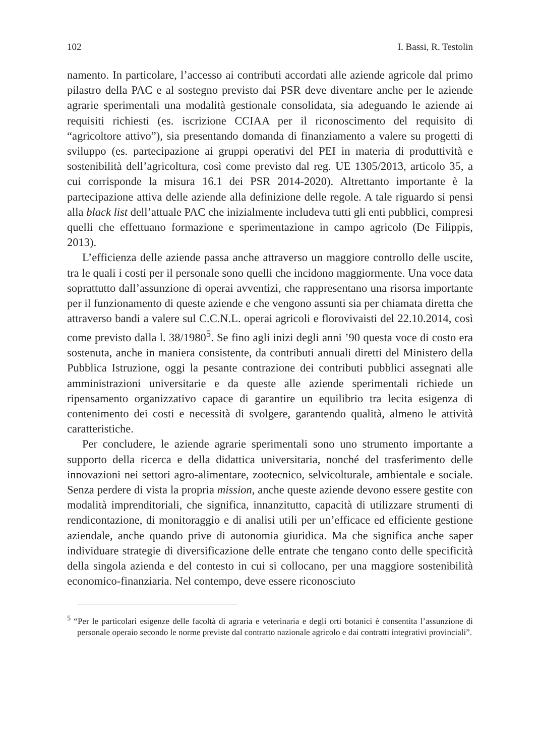102 I. Bassi, R. Testolin
namento. In particolare, l’accesso ai contributi accordati alle aziende agricole dal primo pilastro della PAC e al sostegno previsto dai PSR deve diventare anche per le aziende agrarie sperimentali una modalità gestionale consolidata, sia adeguando le aziende ai requisiti richiesti (es. iscrizione CCIAA per il riconoscimento del requisito di “agricoltore attivo”), sia presentando domanda di finanziamento a valere su progetti di sviluppo (es. partecipazione ai gruppi operativi del PEI in materia di produttività e sostenibilità dell’agricoltura, così come previsto dal reg. UE 1305/2013, articolo 35, a cui corrisponde la misura 16.1 dei PSR 2014-2020). Altrettanto importante è la partecipazione attiva delle aziende alla definizione delle regole. A tale riguardo si pensi alla black list dell’attuale PAC che inizialmente includeva tutti gli enti pubblici, compresi quelli che effettuano formazione e sperimentazione in campo agricolo (De Filippis, 2013).
L’efficienza delle aziende passa anche attraverso un maggiore controllo delle uscite, tra le quali i costi per il personale sono quelli che incidono maggiormente. Una voce data soprattutto dall’assunzione di operai avventizi, che rappresentano una risorsa importante per il funzionamento di queste aziende e che vengono assunti sia per chiamata diretta che attraverso bandi a valere sul C.C.N.L. operai agricoli e florovivaisti del 22.10.2014, così come previsto dalla l. 38/1980<sup>5</sup>. Se fino agli inizi degli anni ’90 questa voce di costo era sostenuta, anche in maniera consistente, da contributi annuali diretti del Ministero della Pubblica Istruzione, oggi la pesante contrazione dei contributi pubblici assegnati alle amministrazioni universitarie e da queste alle aziende sperimentali richiede un ripensamento organizzativo capace di garantire un equilibrio tra lecita esigenza di contenimento dei costi e necessità di svolgere, garantendo qualità, almeno le attività caratteristiche.
Per concludere, le aziende agrarie sperimentali sono uno strumento importante a supporto della ricerca e della didattica universitaria, nonché del trasferimento delle innovazioni nei settori agro-alimentare, zootecnico, selvicolturale, ambientale e sociale. Senza perdere di vista la propria mission, anche queste aziende devono essere gestite con modalità imprenditoriali, che significa, innanzitutto, capacità di utilizzare strumenti di rendicontazione, di monitoraggio e di analisi utili per un’efficace ed efficiente gestione aziendale, anche quando prive di autonomia giuridica. Ma che significa anche saper individuare strategie di diversificazione delle entrate che tengano conto delle specificità della singola azienda e del contesto in cui si collocano, per una maggiore sostenibilità economico-finanziaria. Nel contempo, deve essere riconosciuto
<sup>5</sup> “Per le particolari esigenze delle facoltà di agraria e veterinaria e degli orti botanici è consentita l’assunzione di personale operaio secondo le norme previste dal contratto nazionale agricolo e dai contratti integrativi provinciali”.